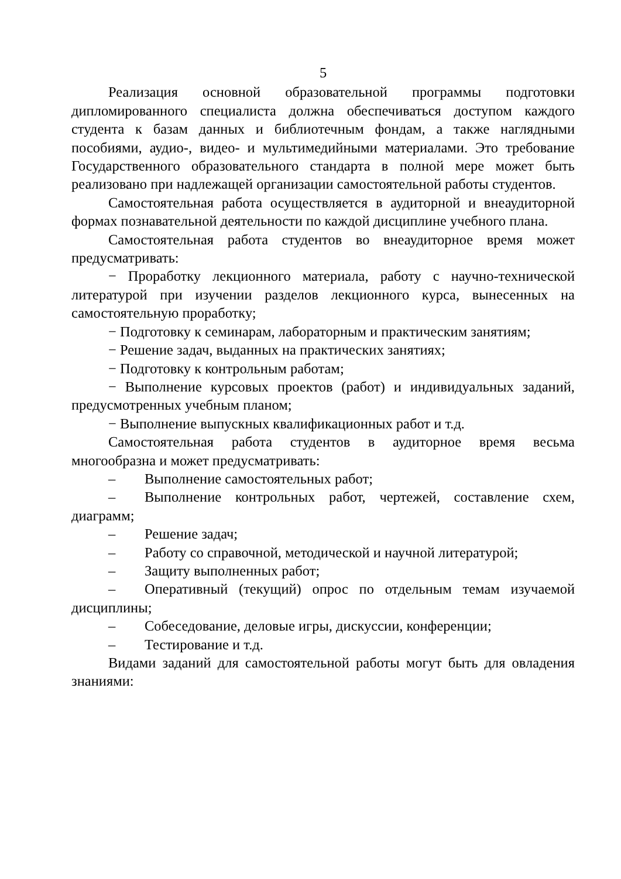5
Реализация основной образовательной программы подготовки дипломированного специалиста должна обеспечиваться доступом каждого студента к базам данных и библиотечным фондам, а также наглядными пособиями, аудио-, видео- и мультимедийными материалами. Это требование Государственного образовательного стандарта в полной мере может быть реализовано при надлежащей организации самостоятельной работы студентов.
Самостоятельная работа осуществляется в аудиторной и внеаудиторной формах познавательной деятельности по каждой дисциплине учебного плана.
Самостоятельная работа студентов во внеаудиторное время может предусматривать:
− Проработку лекционного материала, работу с научно-технической литературой при изучении разделов лекционного курса, вынесенных на самостоятельную проработку;
− Подготовку к семинарам, лабораторным и практическим занятиям;
− Решение задач, выданных на практических занятиях;
− Подготовку к контрольным работам;
− Выполнение курсовых проектов (работ) и индивидуальных заданий, предусмотренных учебным планом;
− Выполнение выпускных квалификационных работ и т.д.
Самостоятельная работа студентов в аудиторное время весьма многообразна и может предусматривать:
– Выполнение самостоятельных работ;
– Выполнение контрольных работ, чертежей, составление схем, диаграмм;
– Решение задач;
– Работу со справочной, методической и научной литературой;
– Защиту выполненных работ;
– Оперативный (текущий) опрос по отдельным темам изучаемой дисциплины;
– Собеседование, деловые игры, дискуссии, конференции;
– Тестирование и т.д.
Видами заданий для самостоятельной работы могут быть для овладения знаниями: